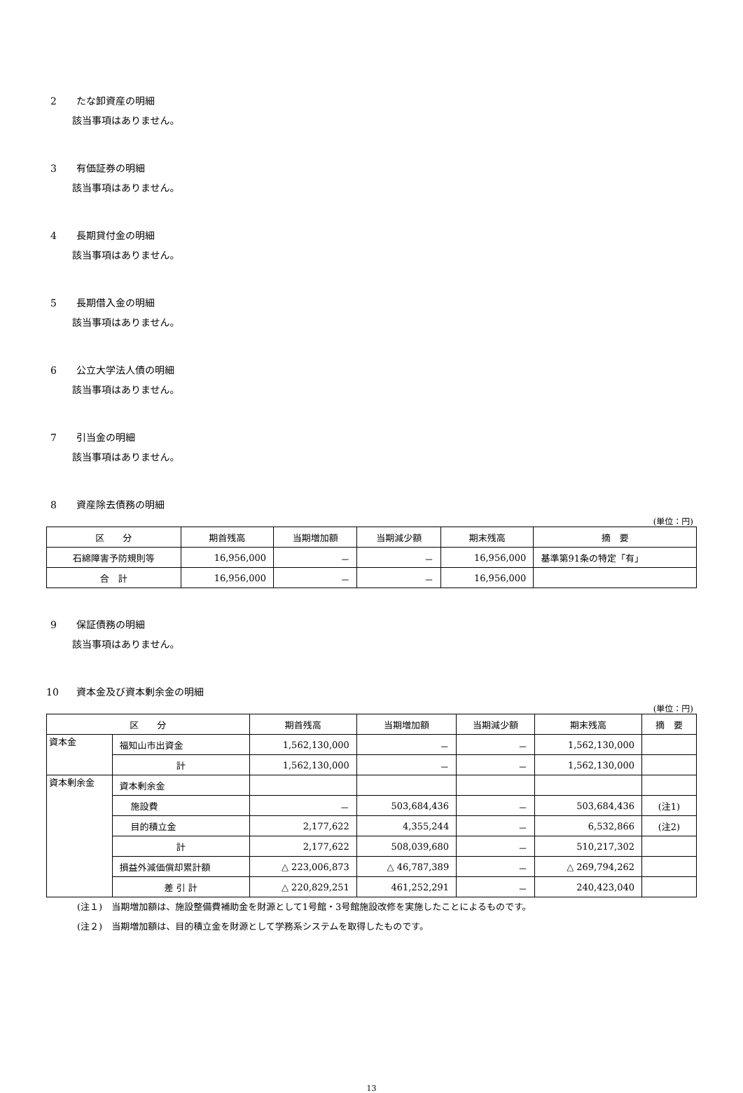2 たな卸資産の明細
該当事項はありません。
3 有価証券の明細
該当事項はありません。
4 長期貸付金の明細
該当事項はありません。
5 長期借入金の明細
該当事項はありません。
6 公立大学法人債の明細
該当事項はありません。
7 引当金の明細
該当事項はありません。
8 資産除去債務の明細
(単位：円)
| 区 分 | 期首残高 | 当期増加額 | 当期減少額 | 期末残高 | 摘 要 |
| --- | --- | --- | --- | --- | --- |
| 石綿障害予防規則等 | 16,956,000 | － | － | 16,956,000 | 基準第91条の特定「有」 |
| 合 計 | 16,956,000 | － | － | 16,956,000 | |
9 保証債務の明細
該当事項はありません。
10 資本金及び資本剰余金の明細
(単位：円)
| 区 分 | | 期首残高 | 当期増加額 | 当期減少額 | 期末残高 | 摘 要 |
| --- | --- | --- | --- | --- | --- | --- |
| 資本金 | 福知山市出資金 | 1,562,130,000 | － | － | 1,562,130,000 | |
| | 計 | 1,562,130,000 | － | － | 1,562,130,000 | |
| 資本剰余金 | 資本剰余金 | | | | | |
| | 施設費 | － | 503,684,436 | － | 503,684,436 | (注1) |
| | 目的積立金 | 2,177,622 | 4,355,244 | － | 6,532,866 | (注2) |
| | 計 | 2,177,622 | 508,039,680 | － | 510,217,302 | |
| | 損益外減価償却累計額 | △ 223,006,873 | △ 46,787,389 | － | △ 269,794,262 | |
| | 差 引 計 | △ 220,829,251 | 461,252,291 | － | 240,423,040 | |
(注１)　当期増加額は、施設整備費補助金を財源として1号館・3号館施設改修を実施したことによるものです。
(注２)　当期増加額は、目的積立金を財源として学務系システムを取得したものです。
13